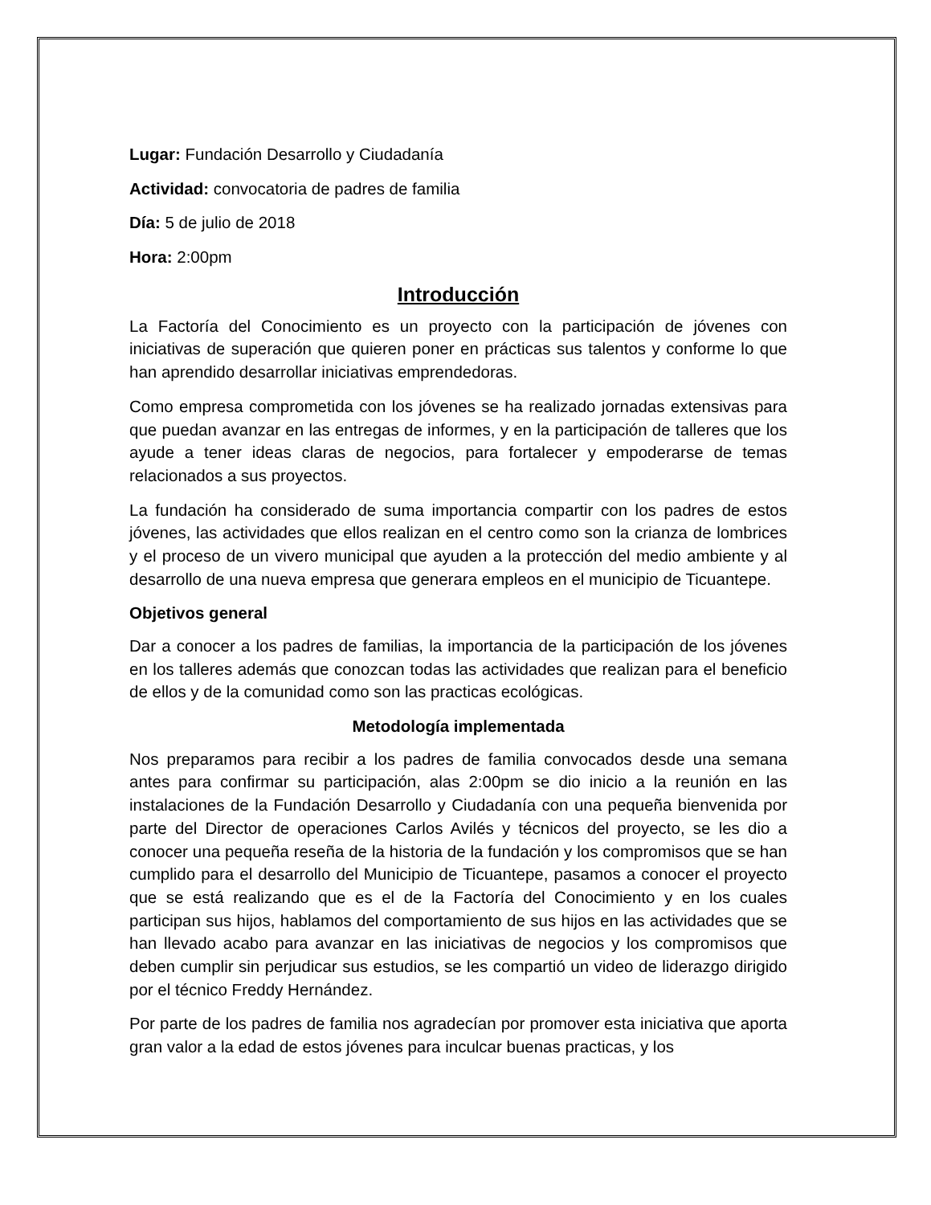Lugar: Fundación Desarrollo y Ciudadanía
Actividad: convocatoria de padres de familia
Día: 5 de julio de 2018
Hora: 2:00pm
Introducción
La Factoría del Conocimiento es un proyecto con la participación de jóvenes con iniciativas de superación que quieren poner en prácticas sus talentos y conforme lo que han aprendido desarrollar iniciativas emprendedoras.
Como empresa comprometida con los jóvenes se ha realizado jornadas extensivas para que puedan avanzar en las entregas de informes, y en la participación de talleres que los ayude a tener ideas claras de negocios, para fortalecer y empoderarse de temas relacionados a sus proyectos.
La fundación ha considerado de suma importancia compartir con los padres de estos jóvenes, las actividades que ellos realizan en el centro como son la crianza de lombrices y el proceso de un vivero municipal que ayuden a la protección del medio ambiente y al desarrollo de una nueva empresa que generara empleos en el municipio de Ticuantepe.
Objetivos general
Dar a conocer a los padres de familias, la importancia de la participación de los jóvenes en los talleres además que conozcan todas las actividades que realizan para el beneficio de ellos y de la comunidad como son las practicas ecológicas.
Metodología implementada
Nos preparamos para recibir a los padres de familia convocados desde una semana antes para confirmar su participación, alas 2:00pm se dio inicio a la reunión en las instalaciones de la Fundación Desarrollo y Ciudadanía con una pequeña bienvenida por parte del Director de operaciones Carlos Avilés y técnicos del proyecto, se les dio a conocer una pequeña reseña de la historia de la fundación y los compromisos que se han cumplido para el desarrollo del Municipio de Ticuantepe, pasamos a conocer el proyecto que se está realizando que es el de la Factoría del Conocimiento y en los cuales participan sus hijos, hablamos del comportamiento de sus hijos en las actividades que se han llevado acabo para avanzar en las iniciativas de negocios y los compromisos que deben cumplir sin perjudicar sus estudios, se les compartió un video de liderazgo dirigido por el técnico Freddy Hernández.
Por parte de los padres de familia nos agradecían por promover esta iniciativa que aporta gran valor a la edad de estos jóvenes para inculcar buenas practicas, y los